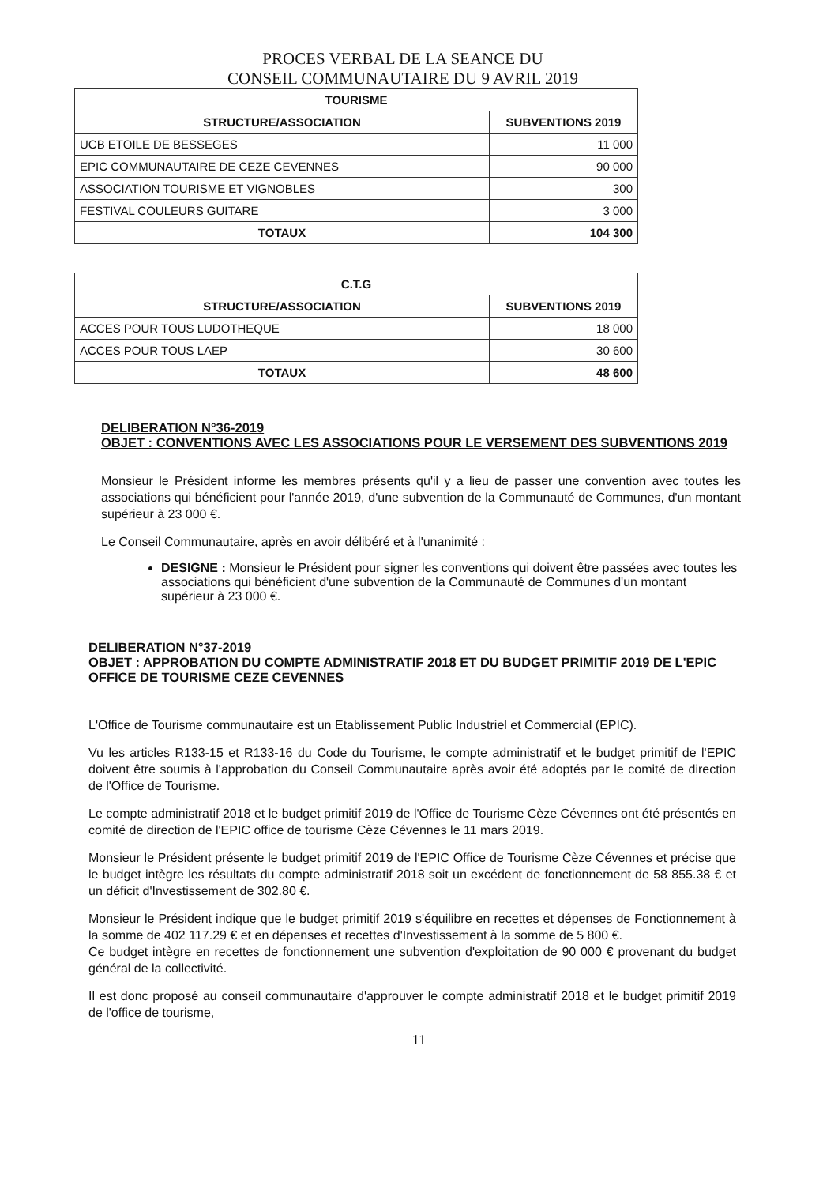PROCES VERBAL DE LA SEANCE DU
CONSEIL COMMUNAUTAIRE DU 9 AVRIL 2019
| TOURISME | |
| --- | --- |
| STRUCTURE/ASSOCIATION | SUBVENTIONS 2019 |
| UCB ETOILE DE BESSEGES | 11 000 |
| EPIC COMMUNAUTAIRE DE CEZE CEVENNES | 90 000 |
| ASSOCIATION TOURISME ET VIGNOBLES | 300 |
| FESTIVAL COULEURS GUITARE | 3 000 |
| TOTAUX | 104 300 |
| C.T.G | |
| --- | --- |
| STRUCTURE/ASSOCIATION | SUBVENTIONS 2019 |
| ACCES POUR TOUS LUDOTHEQUE | 18 000 |
| ACCES POUR TOUS LAEP | 30 600 |
| TOTAUX | 48 600 |
DELIBERATION N°36-2019
OBJET : CONVENTIONS AVEC LES ASSOCIATIONS POUR LE VERSEMENT DES SUBVENTIONS 2019
Monsieur le Président informe les membres présents qu'il y a lieu de passer une convention avec toutes les associations qui bénéficient pour l'année 2019, d'une subvention de la Communauté de Communes, d'un montant supérieur à 23 000 €.
Le Conseil Communautaire, après en avoir délibéré et à l'unanimité :
DESIGNE : Monsieur le Président pour signer les conventions qui doivent être passées avec toutes les associations qui bénéficient d'une subvention de la Communauté de Communes d'un montant supérieur à 23 000 €.
DELIBERATION N°37-2019
OBJET : APPROBATION DU COMPTE ADMINISTRATIF 2018 ET DU BUDGET PRIMITIF 2019 DE L'EPIC OFFICE DE TOURISME CEZE CEVENNES
L'Office de Tourisme communautaire est un Etablissement Public Industriel et Commercial (EPIC).
Vu les articles R133-15 et R133-16 du Code du Tourisme, le compte administratif et le budget primitif de l'EPIC doivent être soumis à l'approbation du Conseil Communautaire après avoir été adoptés par le comité de direction de l'Office de Tourisme.
Le compte administratif 2018 et le budget primitif 2019 de l'Office de Tourisme Cèze Cévennes ont été présentés en comité de direction de l'EPIC office de tourisme Cèze Cévennes le 11 mars 2019.
Monsieur le Président présente le budget primitif 2019 de l'EPIC Office de Tourisme Cèze Cévennes et précise que le budget intègre les résultats du compte administratif 2018 soit un excédent de fonctionnement de 58 855.38 € et un déficit d'Investissement de 302.80 €.
Monsieur le Président indique que le budget primitif 2019 s'équilibre en recettes et dépenses de Fonctionnement à la somme de 402 117.29 € et en dépenses et recettes d'Investissement à la somme de 5 800 €.
Ce budget intègre en recettes de fonctionnement une subvention d'exploitation de 90 000 € provenant du budget général de la collectivité.
Il est donc proposé au conseil communautaire d'approuver le compte administratif 2018 et le budget primitif 2019 de l'office de tourisme,
11